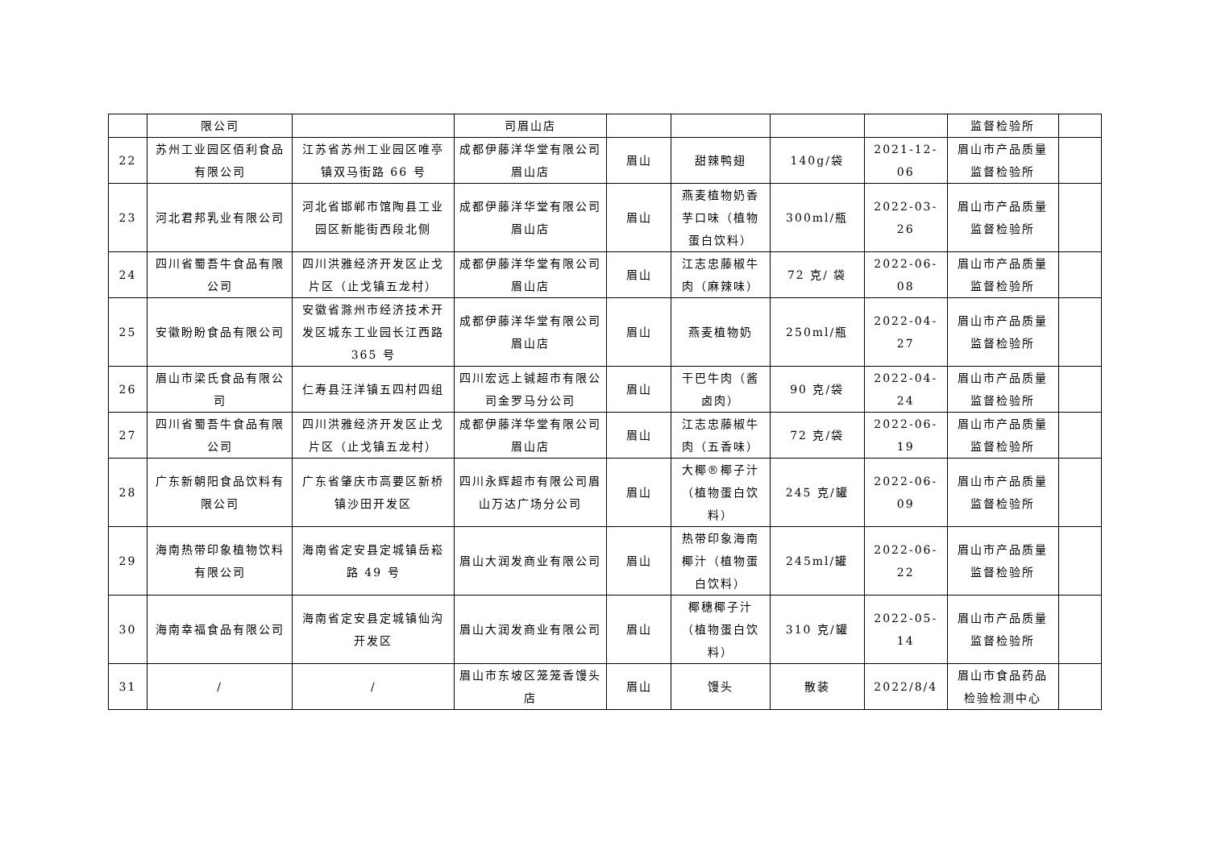| | 限公司 | | 司眉山店 | | | | | 监督检验所 | |
| 22 | 苏州工业园区佰利食品有限公司 | 江苏省苏州工业园区唯亭镇双马街路 66 号 | 成都伊藤洋华堂有限公司眉山店 | 眉山 | 甜辣鸭翅 | 140g/袋 | 2021-12-06 | 眉山市产品质量监督检验所 | |
| 23 | 河北君邦乳业有限公司 | 河北省邯郸市馆陶县工业园区新能街西段北侧 | 成都伊藤洋华堂有限公司眉山店 | 眉山 | 燕麦植物奶香芋口味（植物蛋白饮料） | 300ml/瓶 | 2022-03-26 | 眉山市产品质量监督检验所 | |
| 24 | 四川省蜀吾牛食品有限公司 | 四川洪雅经济开发区止戈片区（止戈镇五龙村） | 成都伊藤洋华堂有限公司眉山店 | 眉山 | 江志忠藤椒牛肉（麻辣味） | 72 克/ 袋 | 2022-06-08 | 眉山市产品质量监督检验所 | |
| 25 | 安徽盼盼食品有限公司 | 安徽省滁州市经济技术开发区城东工业园长江西路 365 号 | 成都伊藤洋华堂有限公司眉山店 | 眉山 | 燕麦植物奶 | 250ml/瓶 | 2022-04-27 | 眉山市产品质量监督检验所 | |
| 26 | 眉山市梁氏食品有限公司 | 仁寿县汪洋镇五四村四组 | 四川宏远上铖超市有限公司金罗马分公司 | 眉山 | 干巴牛肉（酱卤肉） | 90 克/袋 | 2022-04-24 | 眉山市产品质量监督检验所 | |
| 27 | 四川省蜀吾牛食品有限公司 | 四川洪雅经济开发区止戈片区（止戈镇五龙村） | 成都伊藤洋华堂有限公司眉山店 | 眉山 | 江志忠藤椒牛肉（五香味） | 72 克/袋 | 2022-06-19 | 眉山市产品质量监督检验所 | |
| 28 | 广东新朝阳食品饮料有限公司 | 广东省肇庆市高要区新桥镇沙田开发区 | 四川永辉超市有限公司眉山万达广场分公司 | 眉山 | 大椰®椰子汁（植物蛋白饮料） | 245 克/罐 | 2022-06-09 | 眉山市产品质量监督检验所 | |
| 29 | 海南热带印象植物饮料有限公司 | 海南省定安县定城镇岳崧路 49 号 | 眉山大润发商业有限公司 | 眉山 | 热带印象海南椰汁（植物蛋白饮料） | 245ml/罐 | 2022-06-22 | 眉山市产品质量监督检验所 | |
| 30 | 海南幸福食品有限公司 | 海南省定安县定城镇仙沟开发区 | 眉山大润发商业有限公司 | 眉山 | 椰穗椰子汁（植物蛋白饮料） | 310 克/罐 | 2022-05-14 | 眉山市产品质量监督检验所 | |
| 31 | / | / | 眉山市东坡区笼笼香馒头店 | 眉山 | 馒头 | 散装 | 2022/8/4 | 眉山市食品药品检验检测中心 | |